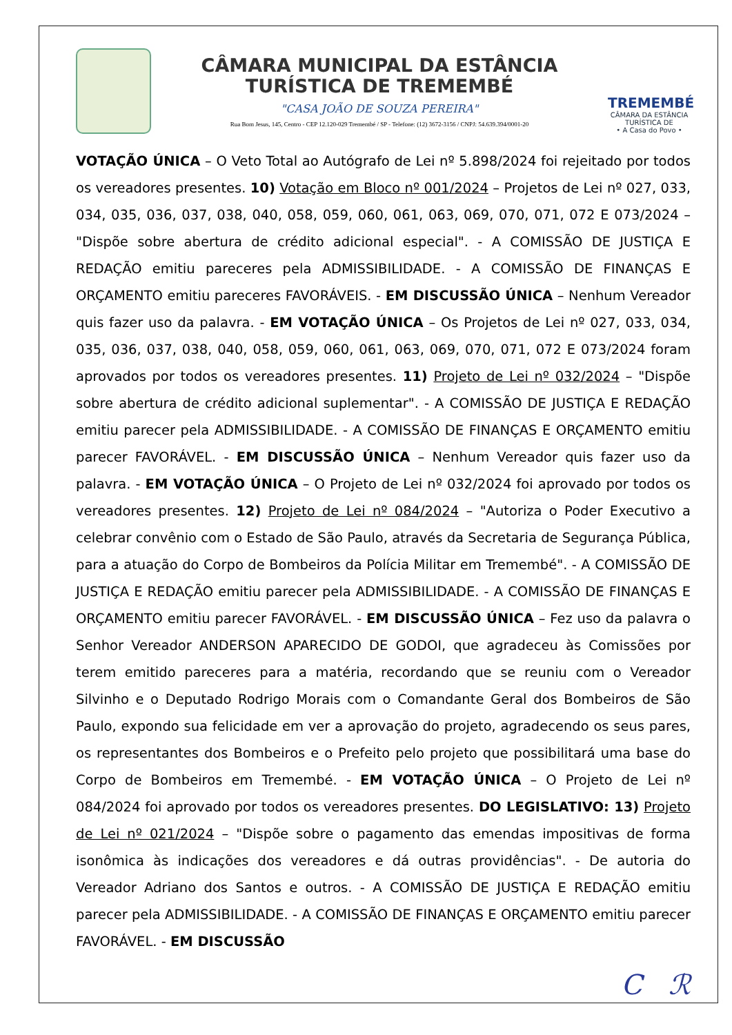CÂMARA MUNICIPAL DA ESTÂNCIA
TURÍSTICA DE TREMEMBÉ
"CASA JOÃO DE SOUZA PEREIRA"
Rua Bom Jesus, 145, Centro - CEP 12.120-029 Tremembé / SP - Telefone: (12) 3672-3156 / CNPJ: 54.639.394/0001-20
TREMEMBÉ
CÂMARA DA ESTÂNCIA TURÍSTICA DE
• A Casa do Povo •
VOTAÇÃO ÚNICA – O Veto Total ao Autógrafo de Lei nº 5.898/2024 foi rejeitado por todos os vereadores presentes. 10) Votação em Bloco nº 001/2024 – Projetos de Lei nº 027, 033, 034, 035, 036, 037, 038, 040, 058, 059, 060, 061, 063, 069, 070, 071, 072 E 073/2024 – "Dispõe sobre abertura de crédito adicional especial". - A COMISSÃO DE JUSTIÇA E REDAÇÃO emitiu pareceres pela ADMISSIBILIDADE. - A COMISSÃO DE FINANÇAS E ORÇAMENTO emitiu pareceres FAVORÁVEIS. - EM DISCUSSÃO ÚNICA – Nenhum Vereador quis fazer uso da palavra. - EM VOTAÇÃO ÚNICA – Os Projetos de Lei nº 027, 033, 034, 035, 036, 037, 038, 040, 058, 059, 060, 061, 063, 069, 070, 071, 072 E 073/2024 foram aprovados por todos os vereadores presentes. 11) Projeto de Lei nº 032/2024 – "Dispõe sobre abertura de crédito adicional suplementar". - A COMISSÃO DE JUSTIÇA E REDAÇÃO emitiu parecer pela ADMISSIBILIDADE. - A COMISSÃO DE FINANÇAS E ORÇAMENTO emitiu parecer FAVORÁVEL. - EM DISCUSSÃO ÚNICA – Nenhum Vereador quis fazer uso da palavra. - EM VOTAÇÃO ÚNICA – O Projeto de Lei nº 032/2024 foi aprovado por todos os vereadores presentes. 12) Projeto de Lei nº 084/2024 – "Autoriza o Poder Executivo a celebrar convênio com o Estado de São Paulo, através da Secretaria de Segurança Pública, para a atuação do Corpo de Bombeiros da Polícia Militar em Tremembé". - A COMISSÃO DE JUSTIÇA E REDAÇÃO emitiu parecer pela ADMISSIBILIDADE. - A COMISSÃO DE FINANÇAS E ORÇAMENTO emitiu parecer FAVORÁVEL. - EM DISCUSSÃO ÚNICA – Fez uso da palavra o Senhor Vereador ANDERSON APARECIDO DE GODOI, que agradeceu às Comissões por terem emitido pareceres para a matéria, recordando que se reuniu com o Vereador Silvinho e o Deputado Rodrigo Morais com o Comandante Geral dos Bombeiros de São Paulo, expondo sua felicidade em ver a aprovação do projeto, agradecendo os seus pares, os representantes dos Bombeiros e o Prefeito pelo projeto que possibilitará uma base do Corpo de Bombeiros em Tremembé. - EM VOTAÇÃO ÚNICA – O Projeto de Lei nº 084/2024 foi aprovado por todos os vereadores presentes. DO LEGISLATIVO: 13) Projeto de Lei nº 021/2024 – "Dispõe sobre o pagamento das emendas impositivas de forma isonômica às indicações dos vereadores e dá outras providências". - De autoria do Vereador Adriano dos Santos e outros. - A COMISSÃO DE JUSTIÇA E REDAÇÃO emitiu parecer pela ADMISSIBILIDADE. - A COMISSÃO DE FINANÇAS E ORÇAMENTO emitiu parecer FAVORÁVEL. - EM DISCUSSÃO
C ℛ